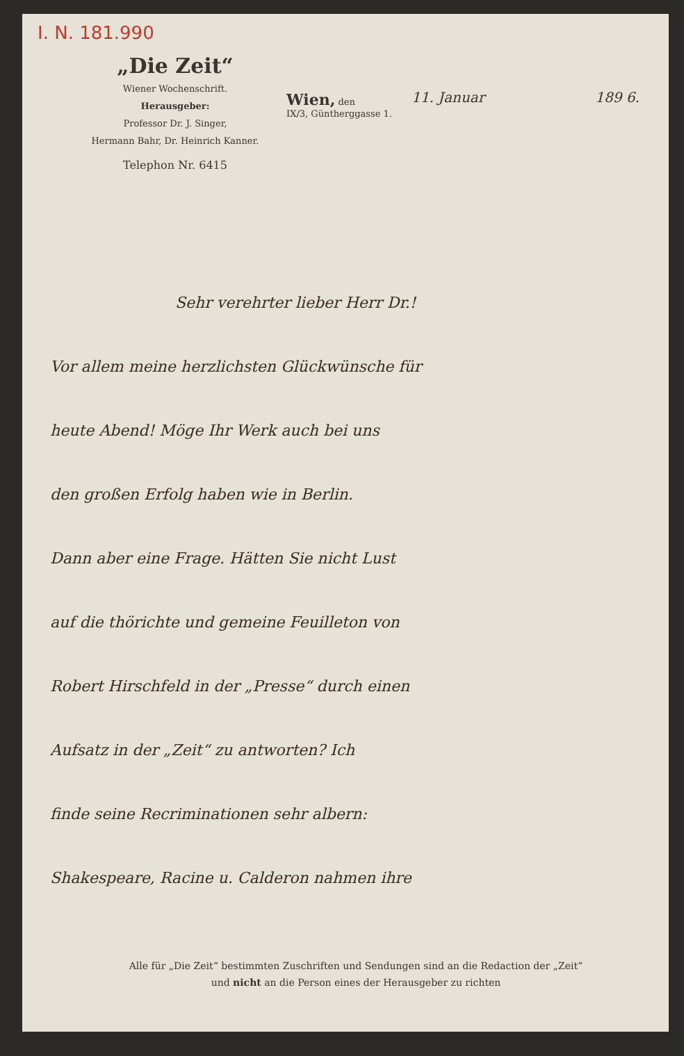I. N. 181.990
„Die Zeit“
Wiener Wochenschrift.
Herausgeber:
Professor Dr. J. Singer,
Hermann Bahr, Dr. Heinrich Kanner.
Telephon Nr. 6415
Wien, den
IX/3, Güntherggasse 1.
11. Januar 189 6.
Sehr verehrter lieber Herr Dr.!
Vor allem meine herzlichsten Glückwünsche für
heute Abend! Möge Ihr Werk auch bei uns
den großen Erfolg haben wie in Berlin.
Dann aber eine Frage. Hätten Sie nicht Lust
auf die thörichte und gemeine Feuilleton von
Robert Hirschfeld in der „Presse“ durch einen
Aufsatz in der „Zeit“ zu antworten? Ich
finde seine Recriminationen sehr albern:
Shakespeare, Racine u. Calderon nahmen ihre
Alle für „Die Zeit“ bestimmten Zuschriften und Sendungen sind an die Redaction der „Zeit“
und nicht an die Person eines der Herausgeber zu richten